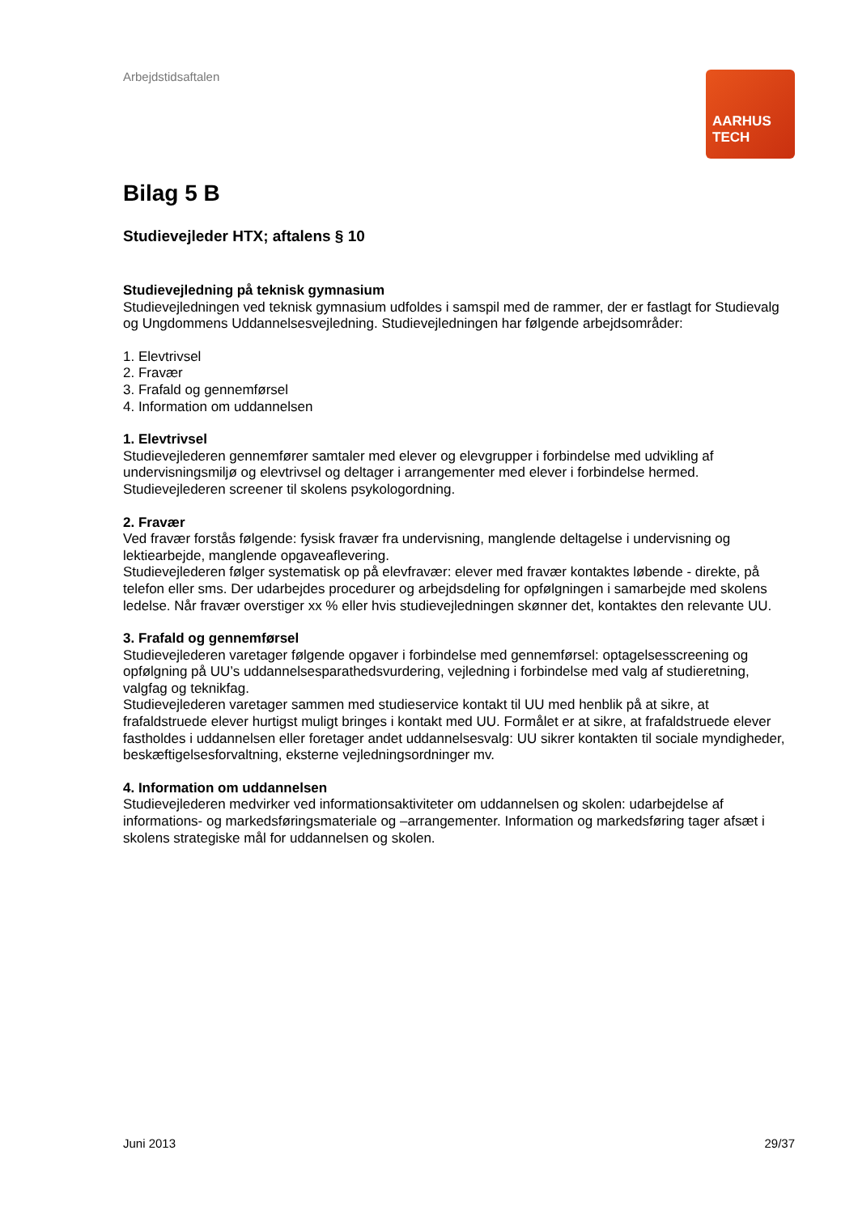AARHUS
TECH
Arbejdstidsaftalen
Bilag 5 B
Studievejleder HTX; aftalens § 10
Studievejledning på teknisk gymnasium
Studievejledningen ved teknisk gymnasium udfoldes i samspil med de rammer, der er fastlagt for Studievalg og Ungdommens Uddannelsesvejledning. Studievejledningen har følgende arbejdsområder:
1. Elevtrivsel
2. Fravær
3. Frafald og gennemførsel
4. Information om uddannelsen
1. Elevtrivsel
Studievejlederen gennemfører samtaler med elever og elevgrupper i forbindelse med udvikling af undervisningsmiljø og elevtrivsel og deltager i arrangementer med elever i forbindelse hermed.
Studievejlederen screener til skolens psykologordning.
2. Fravær
Ved fravær forstås følgende: fysisk fravær fra undervisning, manglende deltagelse i undervisning og lektiearbejde, manglende opgaveaflevering.
Studievejlederen følger systematisk op på elevfravær: elever med fravær kontaktes løbende - direkte, på telefon eller sms. Der udarbejdes procedurer og arbejdsdeling for opfølgningen i samarbejde med skolens ledelse. Når fravær overstiger xx % eller hvis studievejledningen skønner det, kontaktes den relevante UU.
3. Frafald og gennemførsel
Studievejlederen varetager følgende opgaver i forbindelse med gennemførsel: optagelsesscreening og opfølgning på UU’s uddannelsesparathedsvurdering, vejledning i forbindelse med valg af studieretning, valgfag og teknikfag.
Studievejlederen varetager sammen med studieservice kontakt til UU med henblik på at sikre, at frafaldstruede elever hurtigst muligt bringes i kontakt med UU. Formålet er at sikre, at frafaldstruede elever fastholdes i uddannelsen eller foretager andet uddannelsesvalg: UU sikrer kontakten til sociale myndigheder, beskæftigelsesforvaltning, eksterne vejledningsordninger mv.
4. Information om uddannelsen
Studievejlederen medvirker ved informationsaktiviteter om uddannelsen og skolen: udarbejdelse af informations- og markedsføringsmateriale og –arrangementer. Information og markedsføring tager afsæt i skolens strategiske mål for uddannelsen og skolen.
Juni 2013 29/37